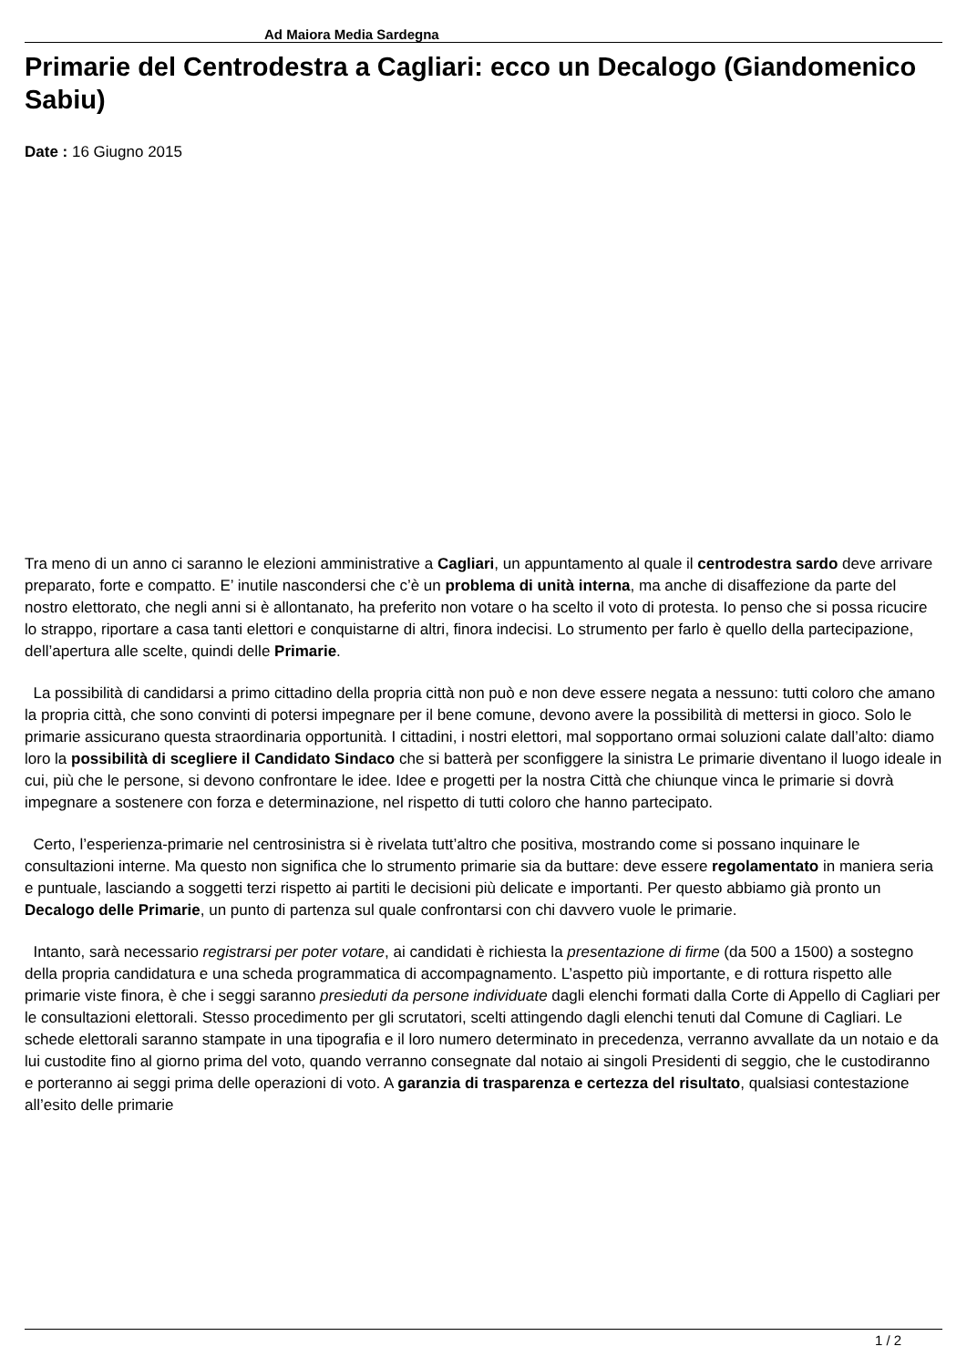Ad Maiora Media Sardegna
Primarie del Centrodestra a Cagliari: ecco un Decalogo (Giandomenico Sabiu)
Date : 16 Giugno 2015
Tra meno di un anno ci saranno le elezioni amministrative a Cagliari, un appuntamento al quale il centrodestra sardo deve arrivare preparato, forte e compatto. E’ inutile nascondersi che c’è un problema di unità interna, ma anche di disaffezione da parte del nostro elettorato, che negli anni si è allontanato, ha preferito non votare o ha scelto il voto di protesta. Io penso che si possa ricucire lo strappo, riportare a casa tanti elettori e conquistarne di altri, finora indecisi. Lo strumento per farlo è quello della partecipazione, dell’apertura alle scelte, quindi delle Primarie.
La possibilità di candidarsi a primo cittadino della propria città non può e non deve essere negata a nessuno: tutti coloro che amano la propria città, che sono convinti di potersi impegnare per il bene comune, devono avere la possibilità di mettersi in gioco. Solo le primarie assicurano questa straordinaria opportunità. I cittadini, i nostri elettori, mal sopportano ormai soluzioni calate dall’alto: diamo loro la possibilità di scegliere il Candidato Sindaco che si batterà per sconfiggere la sinistra Le primarie diventano il luogo ideale in cui, più che le persone, si devono confrontare le idee. Idee e progetti per la nostra Città che chiunque vinca le primarie si dovrà impegnare a sostenere con forza e determinazione, nel rispetto di tutti coloro che hanno partecipato.
Certo, l’esperienza-primarie nel centrosinistra si è rivelata tutt’altro che positiva, mostrando come si possano inquinare le consultazioni interne. Ma questo non significa che lo strumento primarie sia da buttare: deve essere regolamentato in maniera seria e puntuale, lasciando a soggetti terzi rispetto ai partiti le decisioni più delicate e importanti. Per questo abbiamo già pronto un Decalogo delle Primarie, un punto di partenza sul quale confrontarsi con chi davvero vuole le primarie.
Intanto, sarà necessario registrarsi per poter votare, ai candidati è richiesta la presentazione di firme (da 500 a 1500) a sostegno della propria candidatura e una scheda programmatica di accompagnamento. L’aspetto più importante, e di rottura rispetto alle primarie viste finora, è che i seggi saranno presieduti da persone individuate dagli elenchi formati dalla Corte di Appello di Cagliari per le consultazioni elettorali. Stesso procedimento per gli scrutatori, scelti attingendo dagli elenchi tenuti dal Comune di Cagliari. Le schede elettorali saranno stampate in una tipografia e il loro numero determinato in precedenza, verranno avvallate da un notaio e da lui custodite fino al giorno prima del voto, quando verranno consegnate dal notaio ai singoli Presidenti di seggio, che le custodiranno e porteranno ai seggi prima delle operazioni di voto. A garanzia di trasparenza e certezza del risultato, qualsiasi contestazione all’esito delle primarie
1 / 2